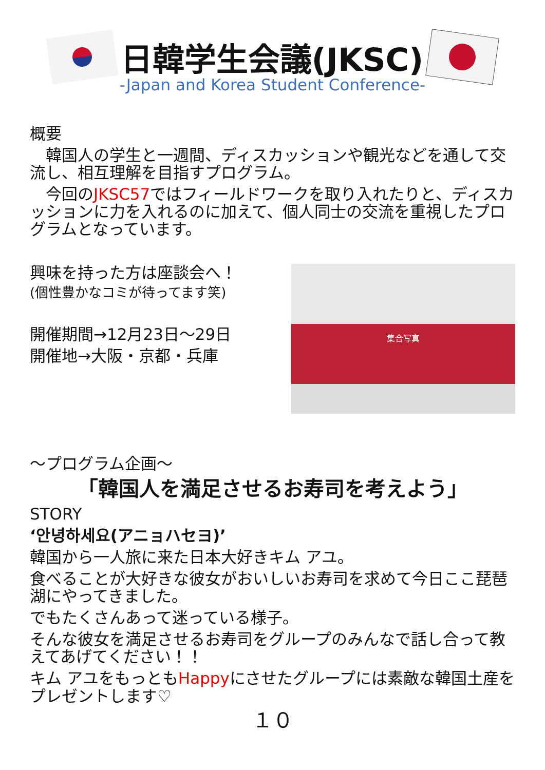日韓学生会議(JKSC)
-Japan and Korea Student Conference-
概要
　韓国人の学生と一週間、ディスカッションや観光などを通して交流し、相互理解を目指すプログラム。
　今回のJKSC57ではフィールドワークを取り入れたりと、ディスカッションに力を入れるのに加えて、個人同士の交流を重視したプログラムとなっています。
興味を持った方は座談会へ！
(個性豊かなコミが待ってます笑)
開催期間→12月23日～29日
開催地→大阪・京都・兵庫
集合写真
～プログラム企画～
「韓国人を満足させるお寿司を考えよう」
STORY
‘안녕하세요(アニョハセヨ)’
韓国から一人旅に来た日本大好きキム アユ。
食べることが大好きな彼女がおいしいお寿司を求めて今日ここ琵琶湖にやってきました。
でもたくさんあって迷っている様子。
そんな彼女を満足させるお寿司をグループのみんなで話し合って教えてあげてください！！
キム アユをもっともHappyにさせたグループには素敵な韓国土産をプレゼントします♡
１０